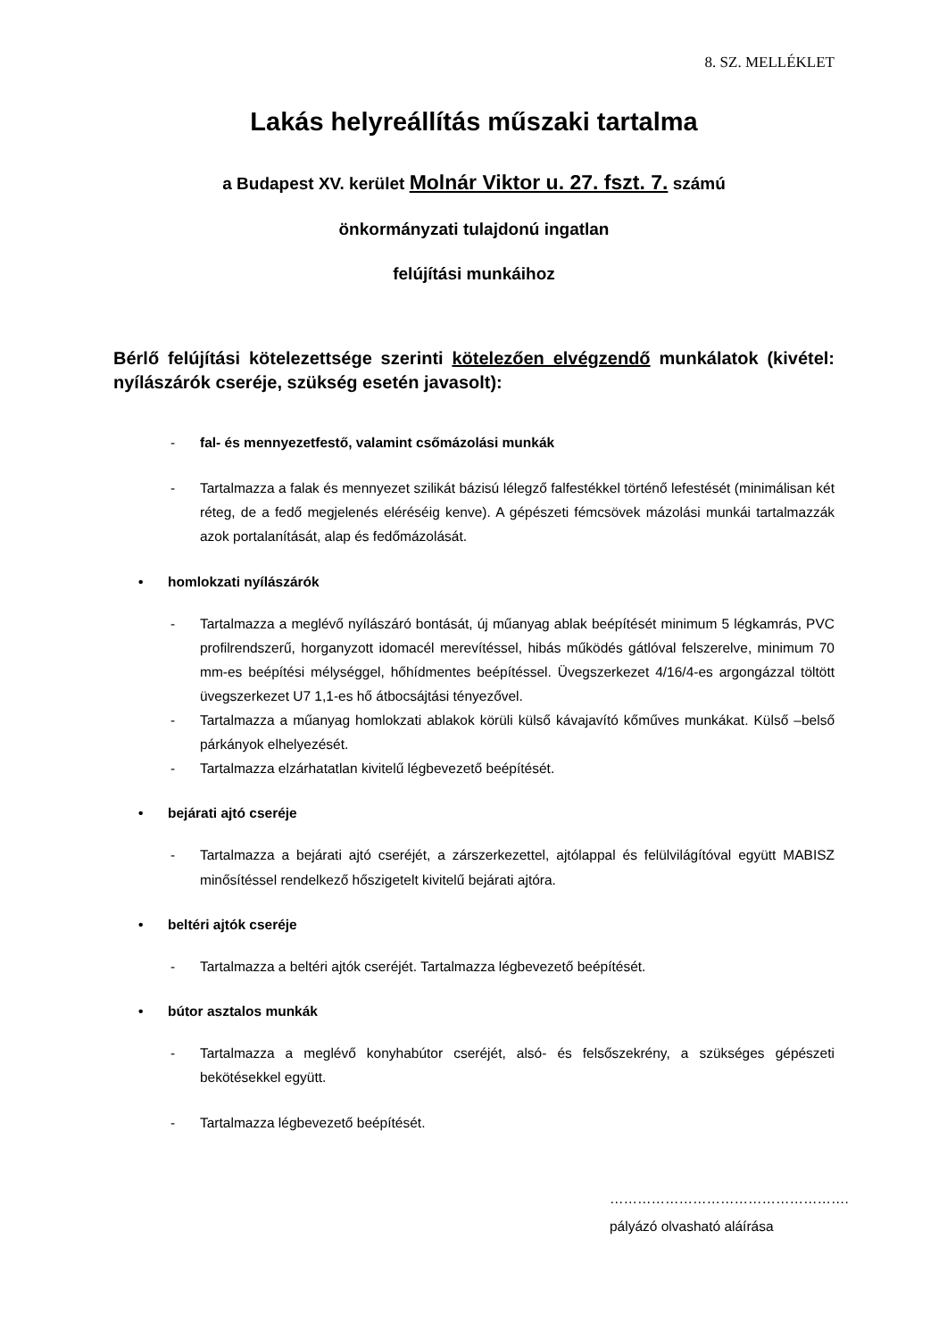8. SZ. MELLÉKLET
Lakás helyreállítás műszaki tartalma
a Budapest XV. kerület Molnár Viktor u. 27. fszt. 7. számú
önkormányzati tulajdonú ingatlan
felújítási munkáihoz
Bérlő felújítási kötelezettsége szerinti kötelezően elvégzendő munkálatok (kivétel: nyílászárók cseréje, szükség esetén javasolt):
- fal- és mennyezetfestő, valamint csőmázolási munkák
- Tartalmazza a falak és mennyezet szilikát bázisú lélegző falfestékkel történő lefestését (minimálisan két réteg, de a fedő megjelenés eléréséig kenve). A gépészeti fémcsövek mázolási munkái tartalmazzák azok portalanítását, alap és fedőmázolását.
• homlokzati nyílászárók
- Tartalmazza a meglévő nyílászáró bontását, új műanyag ablak beépítését minimum 5 légkamrás, PVC profilrendszerű, horganyzott idomacél merevítéssel, hibás működés gátlóval felszerelve, minimum 70 mm-es beépítési mélységgel, hőhídmentes beépítéssel. Üvegszerkezet 4/16/4-es argongázzal töltött üvegszerkezet U7 1,1-es hő átbocsájtási tényezővel.
- Tartalmazza a műanyag homlokzati ablakok körüli külső kávajavító kőműves munkákat. Külső –belső párkányok elhelyezését.
- Tartalmazza elzárhatatlan kivitelű légbevezető beépítését.
• bejárati ajtó cseréje
- Tartalmazza a bejárati ajtó cseréjét, a zárszerkezettel, ajtólappal és felülvilágítóval együtt MABISZ minősítéssel rendelkező hőszigetelt kivitelű bejárati ajtóra.
• beltéri ajtók cseréje
- Tartalmazza a beltéri ajtók cseréjét. Tartalmazza légbevezető beépítését.
• bútor asztalos munkák
- Tartalmazza a meglévő konyhabútor cseréjét, alsó- és felsőszekrény, a szükséges gépészeti bekötésekkel együtt.
- Tartalmazza légbevezető beépítését.
…………………………………………….
pályázó olvasható aláírása